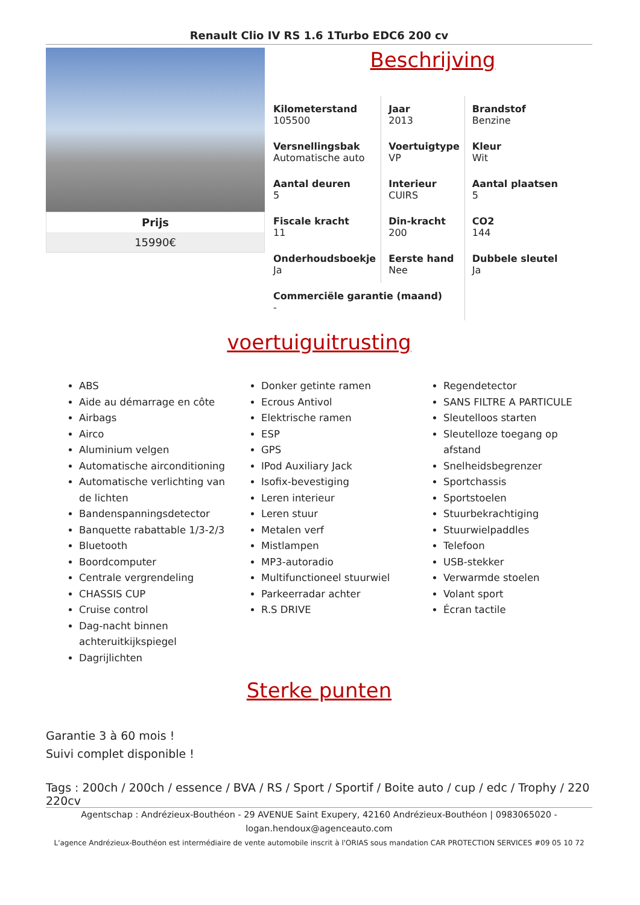Renault Clio IV RS 1.6 1Turbo EDC6 200 cv
Prijs
15990€
Beschrijving
| Kilometerstand 105500 | Jaar 2013 | Brandstof Benzine |
| Versnellingsbak Automatische auto | Voertuigtype VP | Kleur Wit |
| Aantal deuren 5 | Interieur CUIRS | Aantal plaatsen 5 |
| Fiscale kracht 11 | Din-kracht 200 | CO2 144 |
| Onderhoudsboekje Ja | Eerste hand Nee | Dubbele sleutel Ja |
| Commerciële garantie (maand) - | | |
voertuiguitrusting
ABS
Aide au démarrage en côte
Airbags
Airco
Aluminium velgen
Automatische airconditioning
Automatische verlichting van de lichten
Bandenspanningsdetector
Banquette rabattable 1/3-2/3
Bluetooth
Boordcomputer
Centrale vergrendeling
CHASSIS CUP
Cruise control
Dag-nacht binnen achteruitkijkspiegel
Dagrijlichten
Donker getinte ramen
Ecrous Antivol
Elektrische ramen
ESP
GPS
IPod Auxiliary Jack
Isofix-bevestiging
Leren interieur
Leren stuur
Metalen verf
Mistlampen
MP3-autoradio
Multifunctioneel stuurwiel
Parkeerradar achter
R.S DRIVE
Regendetector
SANS FILTRE A PARTICULE
Sleutelloos starten
Sleutelloze toegang op afstand
Snelheidsbegrenzer
Sportchassis
Sportstoelen
Stuurbekrachtiging
Stuurwielpaddles
Telefoon
USB-stekker
Verwarmde stoelen
Volant sport
Écran tactile
Sterke punten
Garantie 3 à 60 mois !
Suivi complet disponible !
Tags : 200ch / 200ch / essence / BVA / RS / Sport / Sportif / Boite auto / cup / edc / Trophy / 220 220cv
Agentschap : Andrézieux-Bouthéon - 29 AVENUE Saint Exupery, 42160 Andrézieux-Bouthéon | 0983065020 - logan.hendoux@agenceauto.com
L'agence Andrézieux-Bouthéon est intermédiaire de vente automobile inscrit à l'ORIAS sous mandation CAR PROTECTION SERVICES #09 05 10 72